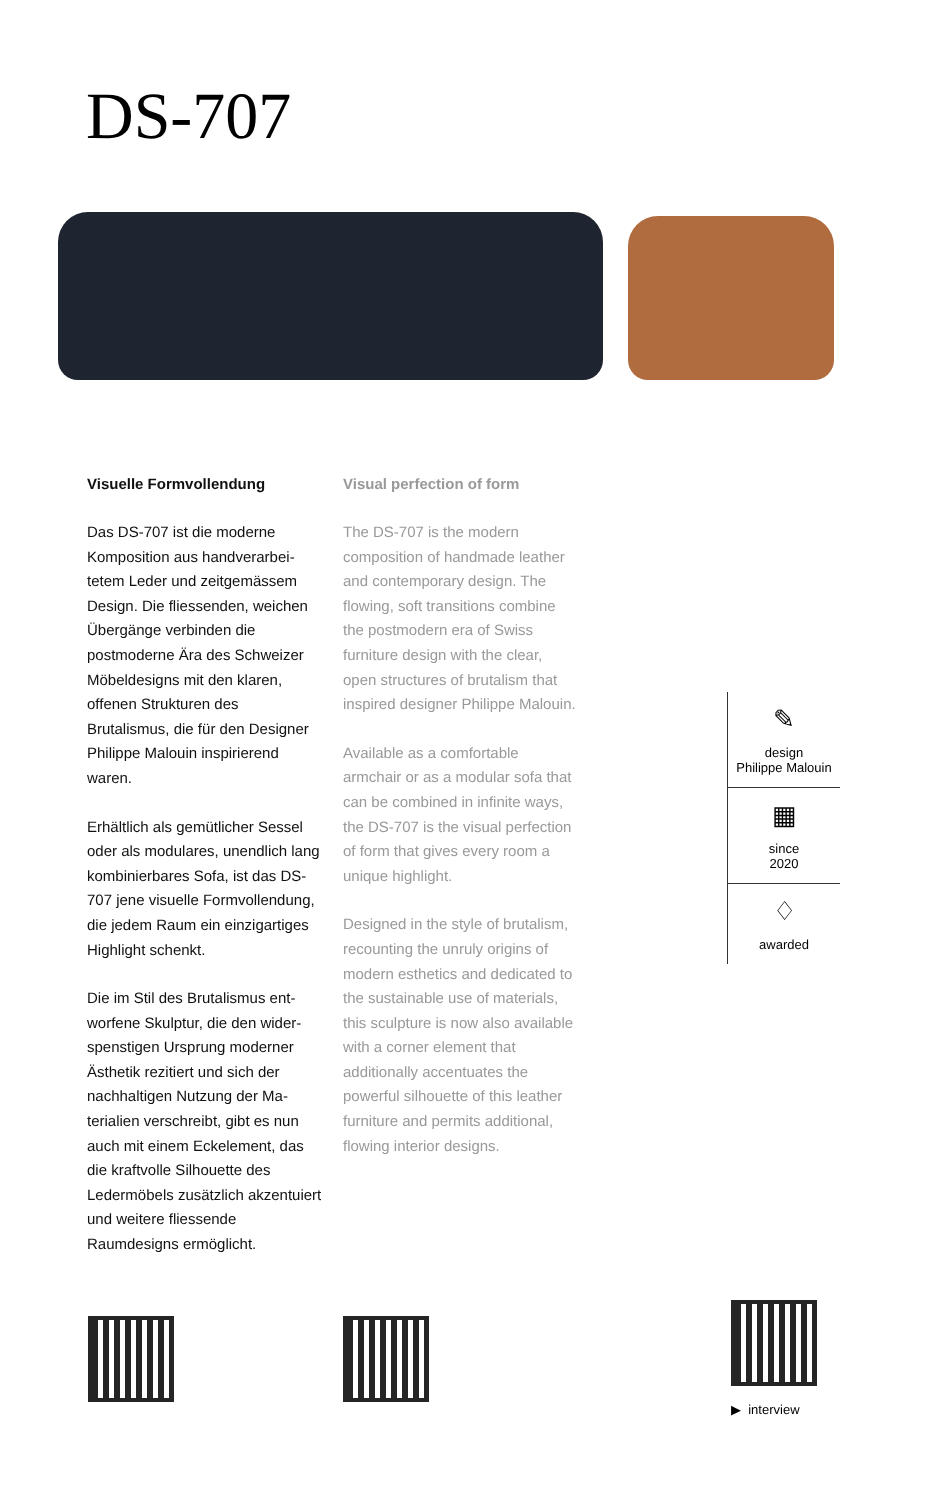DS-707
Visuelle Formvollendung
Das DS-707 ist die moderne Komposition aus handverarbei­tetem Leder und zeitgemässem Design. Die fliessenden, wei­chen Übergänge verbinden die postmoderne Ära des Schweizer Möbeldesigns mit den klaren, offenen Strukturen des Brutalismus, die für den Designer Philippe Malouin inspirierend waren.
Erhältlich als gemütlicher Sessel oder als modulares, unendlich lang kombinierbares Sofa, ist das DS-707 jene visuelle Form­vollendung, die jedem Raum ein einzigartiges Highlight schenkt.
Die im Stil des Brutalismus ent­worfene Skulptur, die den wider­spenstigen Ursprung moderner Ästhetik rezitiert und sich der nachhaltigen Nutzung der Ma­terialien verschreibt, gibt es nun auch mit einem Eckelement, das die kraftvolle Silhouette des Ledermöbels zusätzlich akzen­tuiert und weitere fliessende Raumdesigns ermöglicht.
Visual perfection of form
The DS-707 is the modern composition of handmade leather and contemporary design. The flowing, soft transitions combine the postmodern era of Swiss furniture design with the clear, open structures of brutalism that inspired designer Philippe Malouin.
Available as a comfortable armchair or as a modular sofa that can be combined in infinite ways, the DS-707 is the visual perfection of form that gives every room a unique highlight.
Designed in the style of brutalism, recounting the unruly origins of modern esthetics and dedicated to the sustainable use of materials, this sculpture is now also available with a corner element that additionally accentuates the powerful silhouette of this leather furniture and permits additional, flowing interior designs.
✎
design
Philippe Malouin
▦
since
2020
♢
awarded
▶ interview